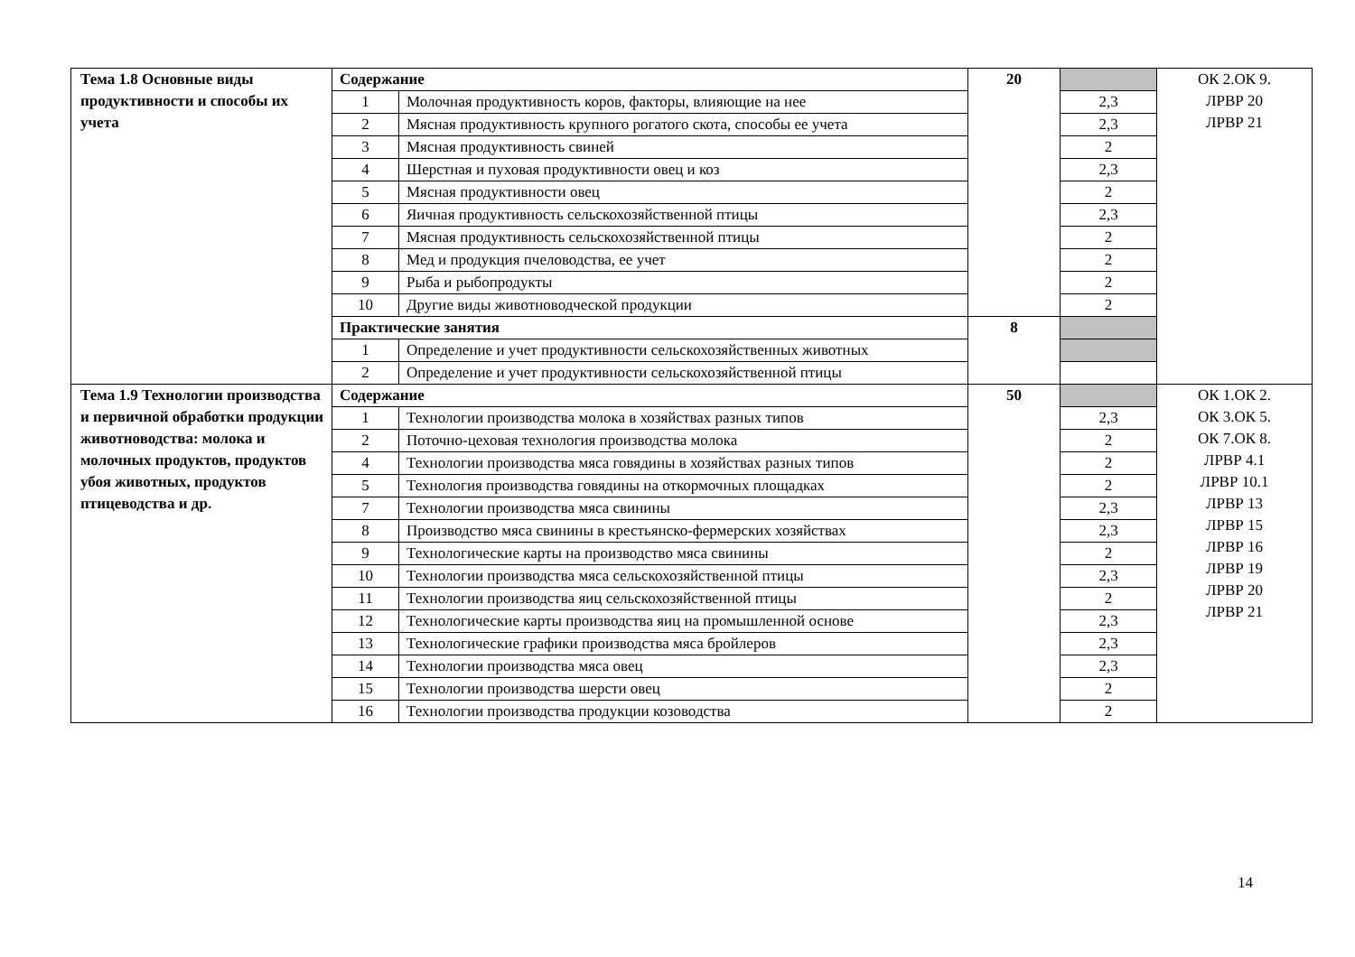| Тема 1.8 Основные виды продуктивности и способы их учета | Содержание | | 20 | | ОК 2.ОК 9. ЛРВР 20 ЛРВР 21 |
| | 1 | Молочная продуктивность коров, факторы, влияющие на нее | | 2,3 | |
| | 2 | Мясная продуктивность крупного рогатого скота, способы ее учета | | 2,3 | |
| | 3 | Мясная продуктивность свиней | | 2 | |
| | 4 | Шерстная и пуховая продуктивности овец и коз | | 2,3 | |
| | 5 | Мясная продуктивности овец | | 2 | |
| | 6 | Яичная продуктивность сельскохозяйственной птицы | | 2,3 | |
| | 7 | Мясная продуктивность сельскохозяйственной птицы | | 2 | |
| | 8 | Мед и продукция пчеловодства, ее учет | | 2 | |
| | 9 | Рыба и рыбопродукты | | 2 | |
| | 10 | Другие виды животноводческой продукции | | 2 | |
| | Практические занятия | | 8 | | |
| | 1 | Определение и учет продуктивности сельскохозяйственных животных | | | |
| | 2 | Определение и учет продуктивности сельскохозяйственной птицы | | | |
| Тема 1.9 Технологии производства и первичной обработки продукции животноводства: молока и молочных продуктов, продуктов убоя животных, продуктов птицеводства и др. | Содержание | | 50 | | ОК 1.ОК 2. ОК 3.ОК 5. ОК 7.ОК 8. ЛРВР 4.1 ЛРВР 10.1 ЛРВР 13 ЛРВР 15 ЛРВР 16 ЛРВР 19 ЛРВР 20 ЛРВР 21 |
| | 1 | Технологии производства молока в хозяйствах разных типов | | 2,3 | |
| | 2 | Поточно-цеховая технология производства молока | | 2 | |
| | 4 | Технологии производства мяса говядины в хозяйствах разных типов | | 2 | |
| | 5 | Технология производства говядины на откормочных площадках | | 2 | |
| | 7 | Технологии производства мяса свинины | | 2,3 | |
| | 8 | Производство мяса свинины в крестьянско-фермерских хозяйствах | | 2,3 | |
| | 9 | Технологические карты на производство мяса свинины | | 2 | |
| | 10 | Технологии производства мяса сельскохозяйственной птицы | | 2,3 | |
| | 11 | Технологии производства яиц сельскохозяйственной птицы | | 2 | |
| | 12 | Технологические карты производства яиц на промышленной основе | | 2,3 | |
| | 13 | Технологические графики производства мяса бройлеров | | 2,3 | |
| | 14 | Технологии производства мяса овец | | 2,3 | |
| | 15 | Технологии производства шерсти овец | | 2 | |
| | 16 | Технологии производства продукции козоводства | | 2 | |
14